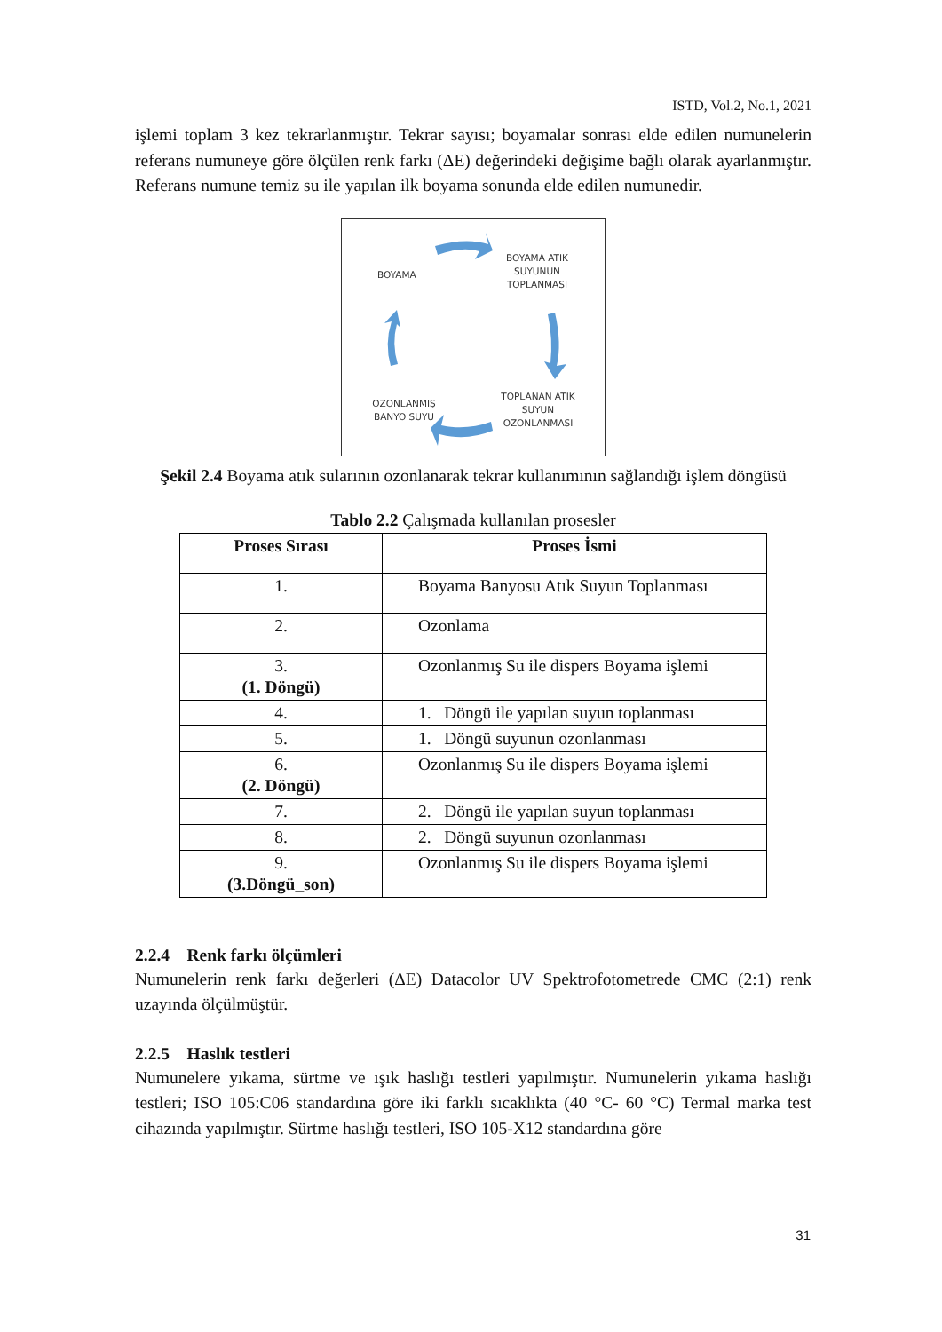ISTD, Vol.2, No.1, 2021
işlemi toplam 3 kez tekrarlanmıştır. Tekrar sayısı; boyamalar sonrası elde edilen numunelerin referans numuneye göre ölçülen renk farkı (ΔE) değerindeki değişime bağlı olarak ayarlanmıştır. Referans numune temiz su ile yapılan ilk boyama sonunda elde edilen numunedir.
BOYAMA
BOYAMA ATIK
SUYUNUN
TOPLANMASI
TOPLANAN ATIK
SUYUN
OZONLANMASI
OZONLANMIŞ
BANYO SUYU
Şekil 2.4 Boyama atık sularının ozonlanarak tekrar kullanımının sağlandığı işlem döngüsü
Tablo 2.2 Çalışmada kullanılan prosesler
| Proses Sırası | Proses İsmi |
| --- | --- |
| 1. | Boyama Banyosu Atık Suyun Toplanması |
| 2. | Ozonlama |
| 3. (1. Döngü) | Ozonlanmış Su ile dispers Boyama işlemi |
| 4. | 1. Döngü ile yapılan suyun toplanması |
| 5. | 1. Döngü suyunun ozonlanması |
| 6. (2. Döngü) | Ozonlanmış Su ile dispers Boyama işlemi |
| 7. | 2. Döngü ile yapılan suyun toplanması |
| 8. | 2. Döngü suyunun ozonlanması |
| 9. (3.Döngü_son) | Ozonlanmış Su ile dispers Boyama işlemi |
2.2.4 Renk farkı ölçümleri
Numunelerin renk farkı değerleri (ΔE) Datacolor UV Spektrofotometrede CMC (2:1) renk uzayında ölçülmüştür.
2.2.5 Haslık testleri
Numunelere yıkama, sürtme ve ışık haslığı testleri yapılmıştır. Numunelerin yıkama haslığı testleri; ISO 105:C06 standardına göre iki farklı sıcaklıkta (40 °C- 60 °C) Termal marka test cihazında yapılmıştır. Sürtme haslığı testleri, ISO 105-X12 standardına göre
31